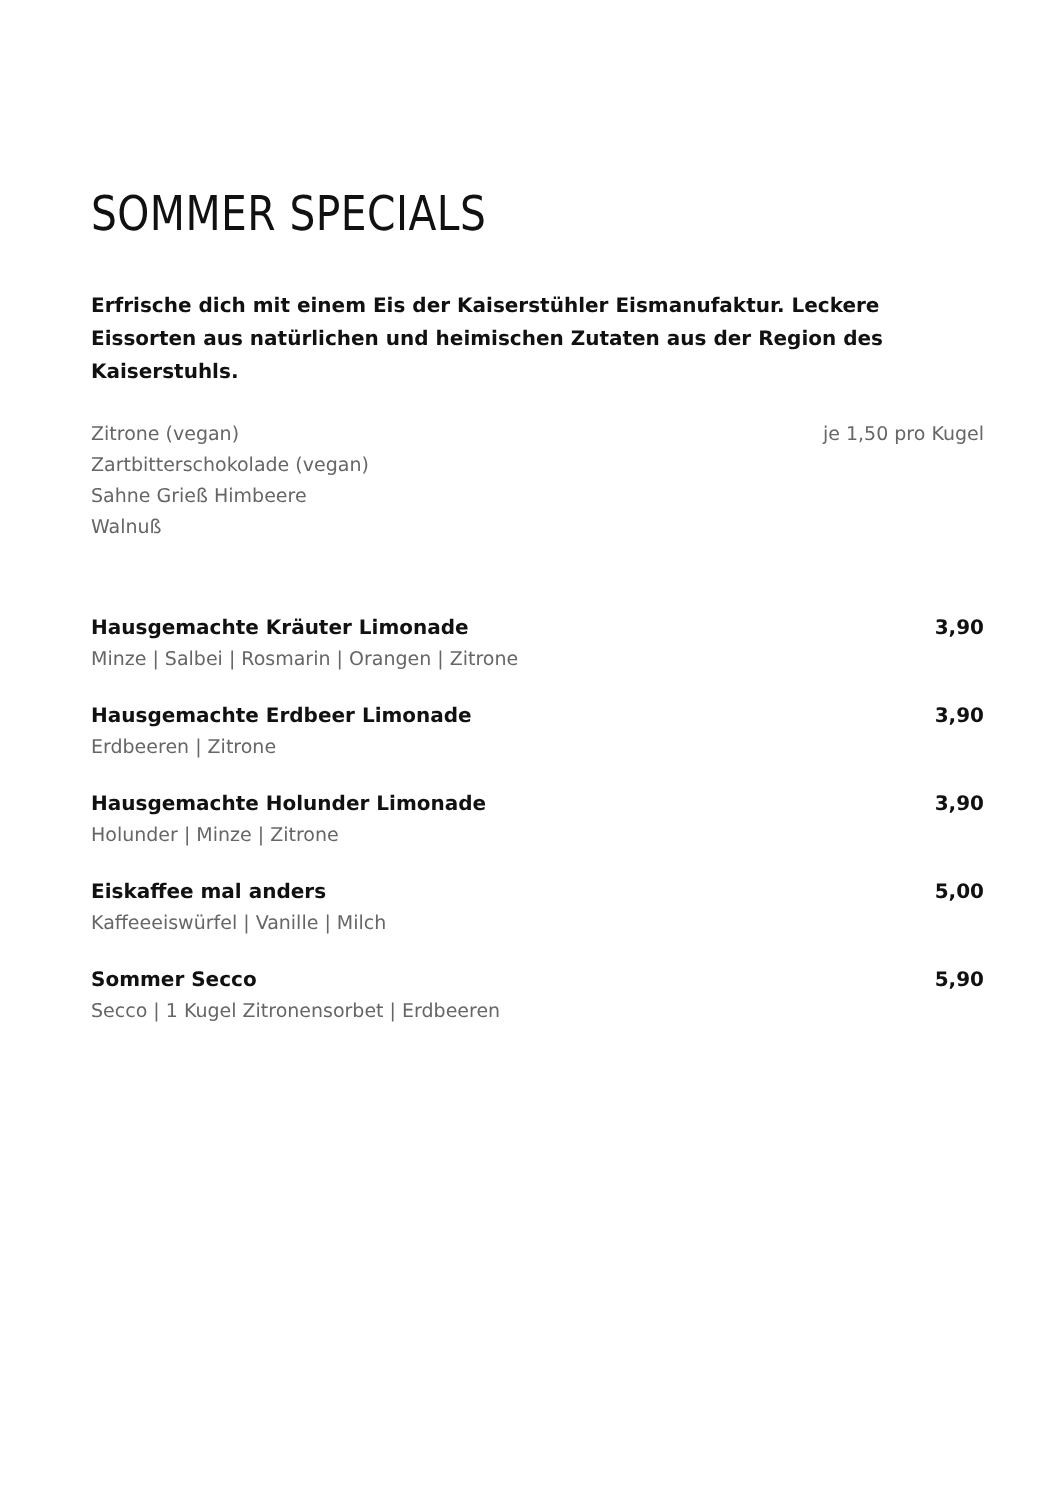SOMMER SPECIALS
Erfrische dich mit einem Eis der Kaiserstühler Eismanufaktur. Leckere Eissorten aus natürlichen und heimischen Zutaten aus der Region des Kaiserstuhls.
Zitrone (vegan)
Zartbitterschokolade (vegan)
Sahne Grieß Himbeere
Walnuß
je 1,50 pro Kugel
Hausgemachte Kräuter Limonade 3,90
Minze | Salbei | Rosmarin | Orangen | Zitrone
Hausgemachte Erdbeer Limonade 3,90
Erdbeeren | Zitrone
Hausgemachte Holunder Limonade 3,90
Holunder | Minze | Zitrone
Eiskaffee mal anders 5,00
Kaffeeeiswürfel | Vanille | Milch
Sommer Secco 5,90
Secco | 1 Kugel Zitronensorbet | Erdbeeren